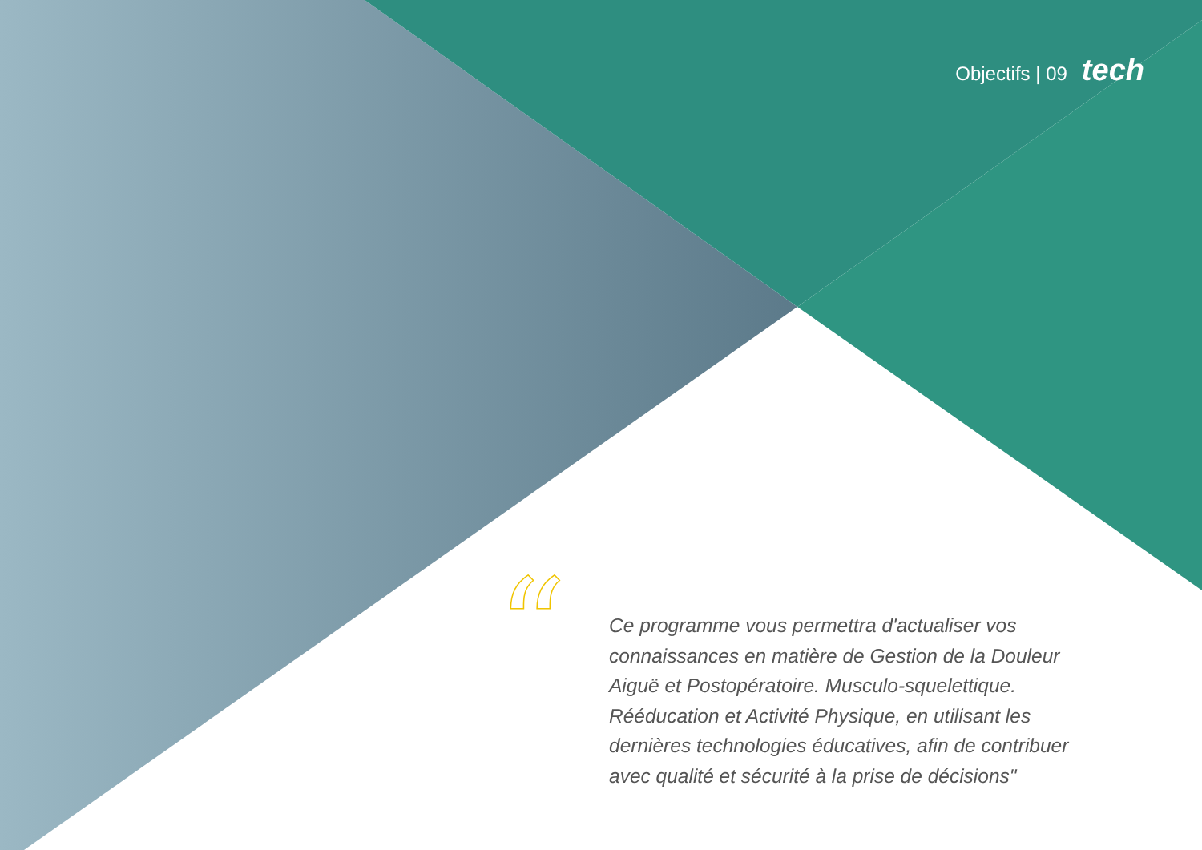Objectifs | 09 tech
“
Ce programme vous permettra d'actualiser vos connaissances en matière de Gestion de la Douleur Aiguë et Postopératoire. Musculo-squelettique. Rééducation et Activité Physique, en utilisant les dernières technologies éducatives, afin de contribuer avec qualité et sécurité à la prise de décisions"